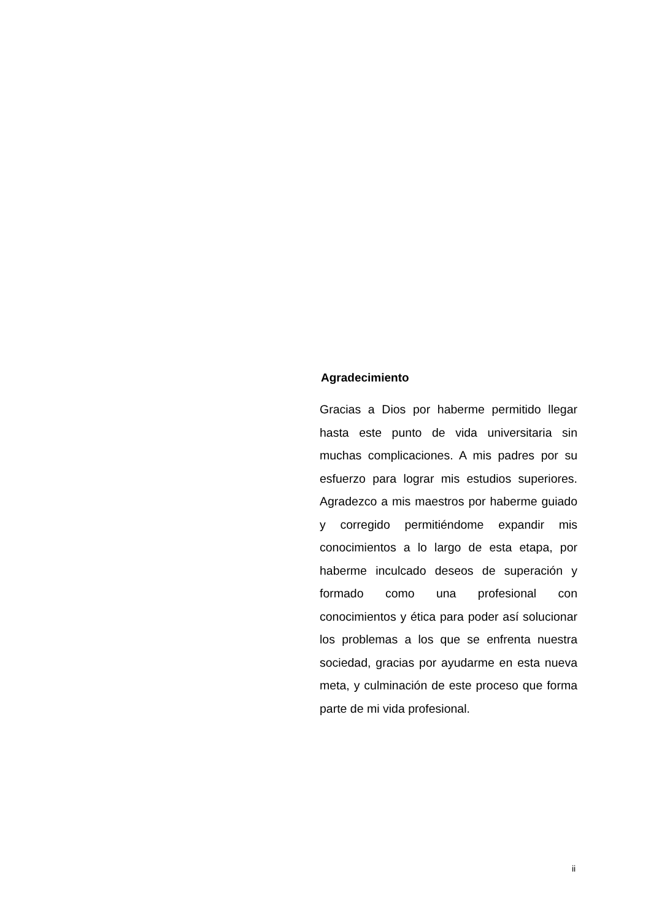Agradecimiento
Gracias a Dios por haberme permitido llegar hasta este punto de vida universitaria sin muchas complicaciones. A mis padres por su esfuerzo para lograr mis estudios superiores. Agradezco a mis maestros por haberme guiado y corregido permitiéndome expandir mis conocimientos a lo largo de esta etapa, por haberme inculcado deseos de superación y formado como una profesional con conocimientos y ética para poder así solucionar los problemas a los que se enfrenta nuestra sociedad, gracias por ayudarme en esta nueva meta, y culminación de este proceso que forma parte de mi vida profesional.
ii